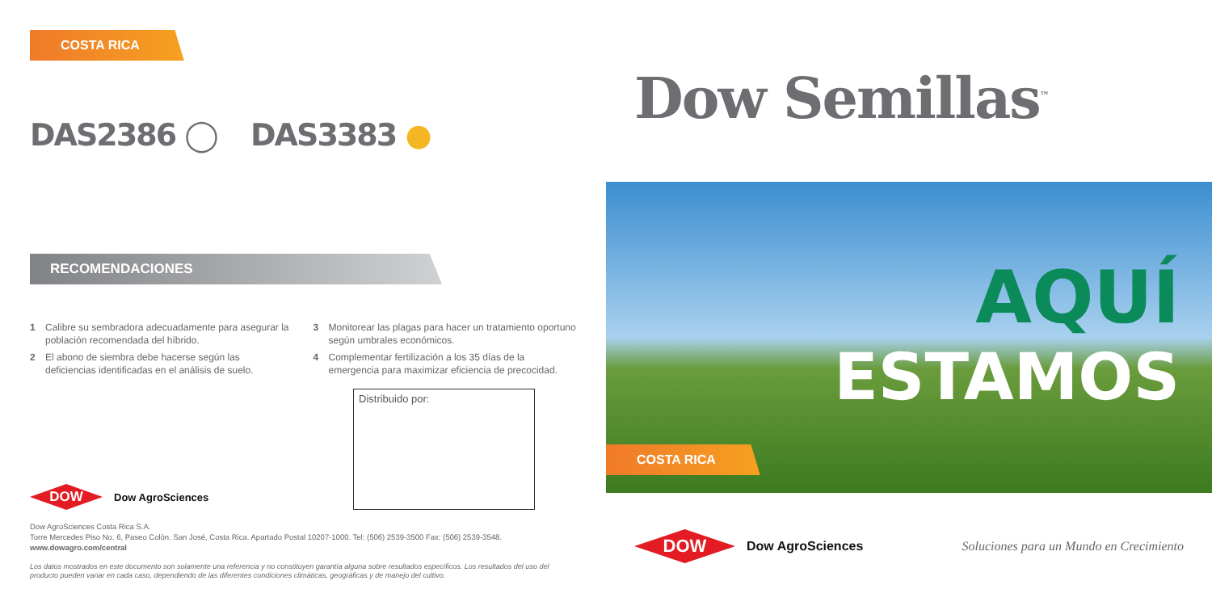COSTA RICA
DAS2386 ◯ DAS3383 ●
RECOMENDACIONES
1 Calibre su sembradora adecuadamente para asegurar la población recomendada del híbrido.
2 El abono de siembra debe hacerse según las deficiencias identificadas en el análisis de suelo.
3 Monitorear las plagas para hacer un tratamiento oportuno según umbrales económicos.
4 Complementar fertilización a los 35 días de la emergencia para maximizar eficiencia de precocidad.
Distribuido por:
DOW
Dow AgroSciences
Dow AgroSciences Costa Rica S.A.
Torre Mercedes Piso No. 6, Paseo Colón. San José, Costa Rica. Apartado Postal 10207-1000. Tel: (506) 2539-3500 Fax: (506) 2539-3548.
www.dowagro.com/central
Los datos mostrados en este documento son solamente una referencia y no constituyen garantía alguna sobre resultados específicos. Los resultados del uso del producto pueden variar en cada caso, dependiendo de las diferentes condiciones climáticas, geográficas y de manejo del cultivo.
Dow Semillas<sup>™</sup>
AQUÍ
ESTAMOS
COSTA RICA
DOW
Dow AgroSciences
Soluciones para un Mundo en Crecimiento